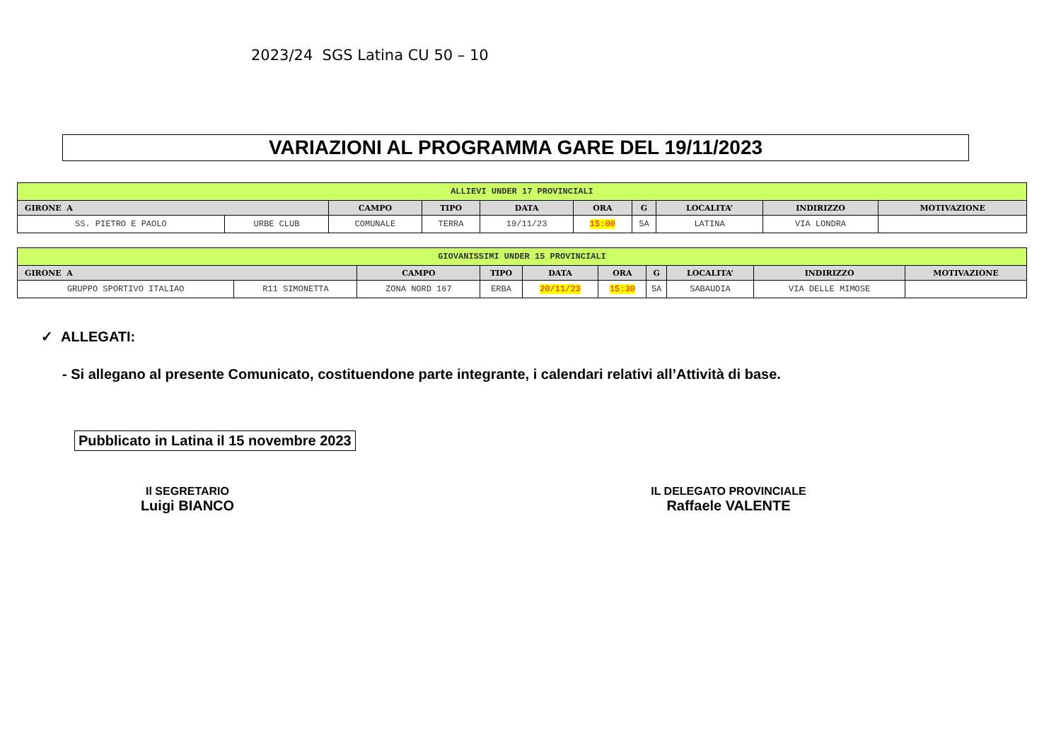2023/24 SGS Latina CU 50 – 10
VARIAZIONI AL PROGRAMMA GARE DEL 19/11/2023
| ALLIEVI UNDER 17 PROVINCIALI | | | | | | | | | |
| GIRONE A | | CAMPO | TIPO | DATA | ORA | G | LOCALITA’ | INDIRIZZO | MOTIVAZIONE |
| SS. PIETRO E PAOLO | URBE CLUB | COMUNALE | TERRA | 19/11/23 | 15:00 | 5A | LATINA | VIA LONDRA | |
| GIOVANISSIMI UNDER 15 PROVINCIALI | | | | | | | | | |
| GIRONE A | | CAMPO | TIPO | DATA | ORA | G | LOCALITA’ | INDIRIZZO | MOTIVAZIONE |
| GRUPPO SPORTIVO ITALIAO | R11 SIMONETTA | ZONA NORD 167 | ERBA | 20/11/23 | 15:30 | 5A | SABAUDIA | VIA DELLE MIMOSE | |
✓ ALLEGATI:
- Si allegano al presente Comunicato, costituendone parte integrante, i calendari relativi all’Attività di base.
Pubblicato in Latina il 15 novembre 2023
Il SEGRETARIO
Luigi BIANCO
IL DELEGATO PROVINCIALE
Raffaele VALENTE